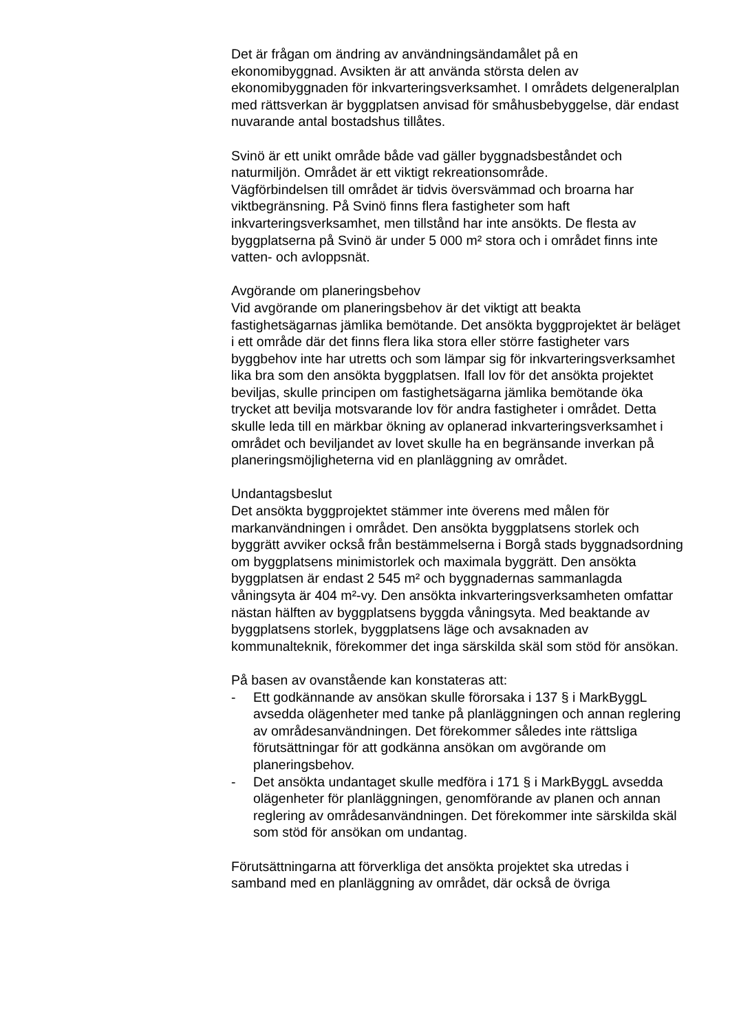Det är frågan om ändring av användningsändamålet på en ekonomibyggnad. Avsikten är att använda största delen av ekonomibyggnaden för inkvarteringsverksamhet. I områdets delgeneralplan med rättsverkan är byggplatsen anvisad för småhusbebyggelse, där endast nuvarande antal bostadshus tillåtes.
Svinö är ett unikt område både vad gäller byggnadsbeståndet och naturmiljön. Området är ett viktigt rekreationsområde.
Vägförbindelsen till området är tidvis översvämmad och broarna har viktbegränsning. På Svinö finns flera fastigheter som haft inkvarteringsverksamhet, men tillstånd har inte ansökts. De flesta av byggplatserna på Svinö är under 5 000 m² stora och i området finns inte vatten- och avloppsnät.
Avgörande om planeringsbehov
Vid avgörande om planeringsbehov är det viktigt att beakta fastighetsägarnas jämlika bemötande. Det ansökta byggprojektet är beläget i ett område där det finns flera lika stora eller större fastigheter vars byggbehov inte har utretts och som lämpar sig för inkvarteringsverksamhet lika bra som den ansökta byggplatsen. Ifall lov för det ansökta projektet beviljas, skulle principen om fastighetsägarna jämlika bemötande öka trycket att bevilja motsvarande lov för andra fastigheter i området. Detta skulle leda till en märkbar ökning av oplanerad inkvarteringsverksamhet i området och beviljandet av lovet skulle ha en begränsande inverkan på planeringsmöjligheterna vid en planläggning av området.
Undantagsbeslut
Det ansökta byggprojektet stämmer inte överens med målen för markanvändningen i området. Den ansökta byggplatsens storlek och byggrätt avviker också från bestämmelserna i Borgå stads byggnadsordning om byggplatsens minimistorlek och maximala byggrätt. Den ansökta byggplatsen är endast 2 545 m² och byggnadernas sammanlagda våningsyta är 404 m²-vy. Den ansökta inkvarteringsverksamheten omfattar nästan hälften av byggplatsens byggda våningsyta. Med beaktande av byggplatsens storlek, byggplatsens läge och avsaknaden av kommunalteknik, förekommer det inga särskilda skäl som stöd för ansökan.
På basen av ovanstående kan konstateras att:
- Ett godkännande av ansökan skulle förorsaka i 137 § i MarkByggL avsedda olägenheter med tanke på planläggningen och annan reglering av områdesanvändningen. Det förekommer således inte rättsliga förutsättningar för att godkänna ansökan om avgörande om planeringsbehov.
- Det ansökta undantaget skulle medföra i 171 § i MarkByggL avsedda olägenheter för planläggningen, genomförande av planen och annan reglering av områdesanvändningen. Det förekommer inte särskilda skäl som stöd för ansökan om undantag.
Förutsättningarna att förverkliga det ansökta projektet ska utredas i samband med en planläggning av området, där också de övriga